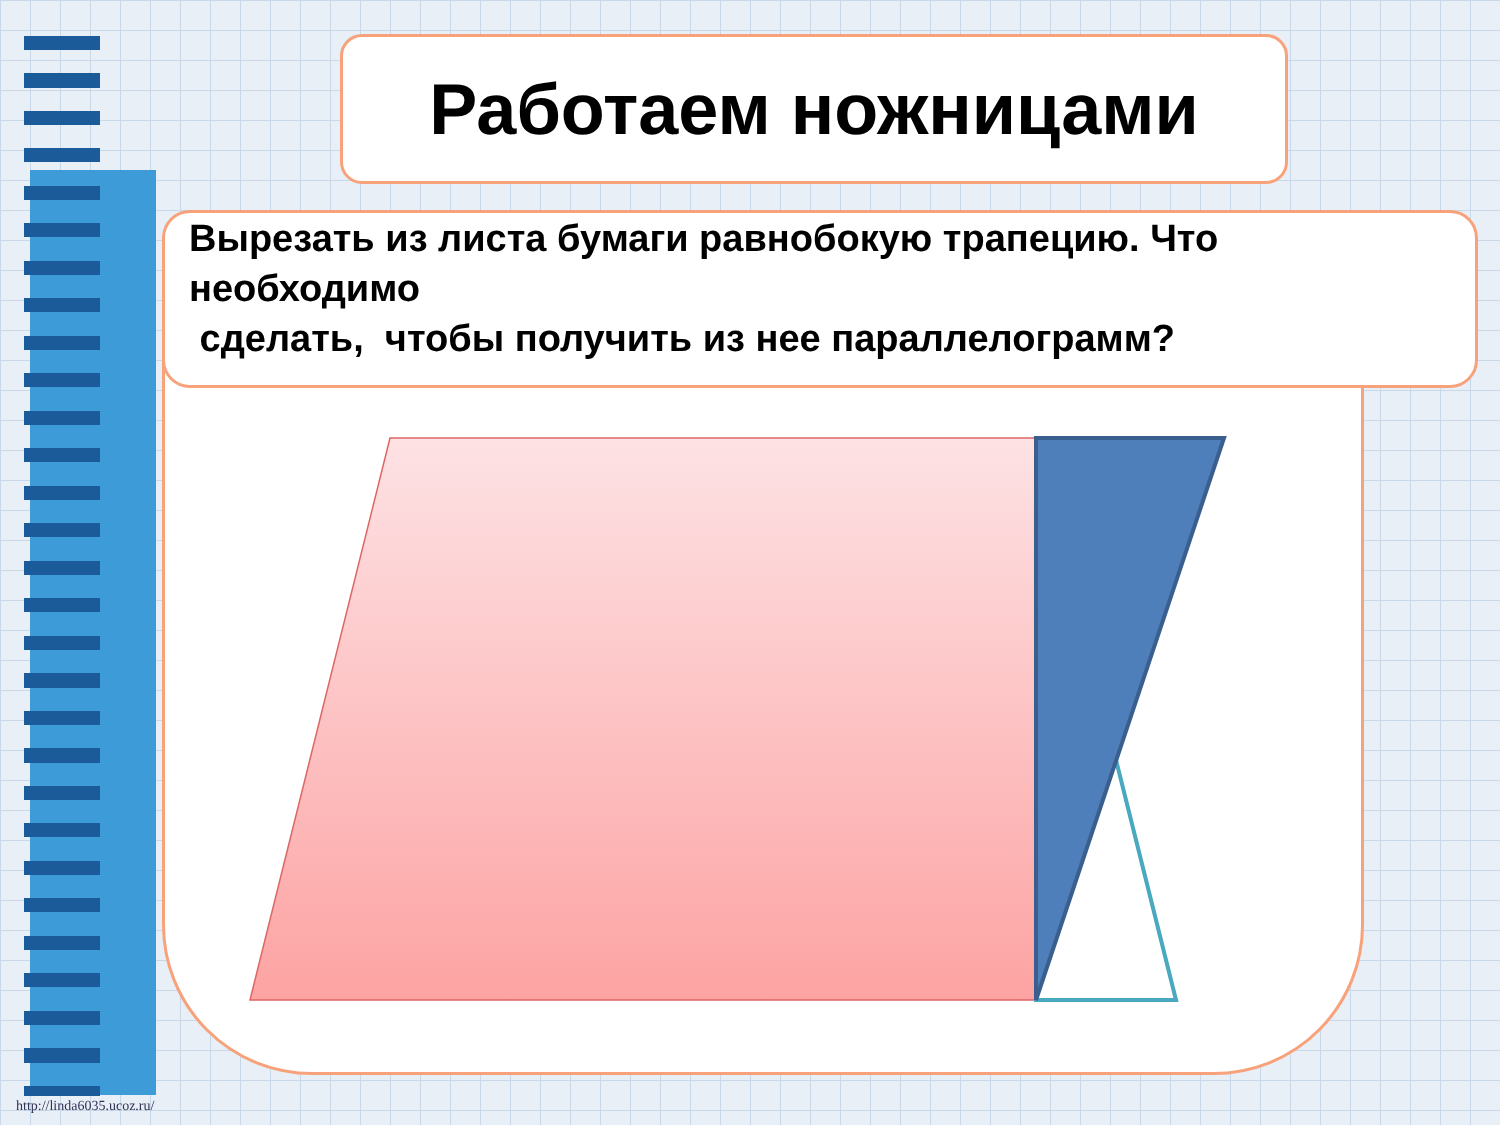Работаем ножницами
Вырезать из листа бумаги равнобокую трапецию. Что необходимо
сделать, чтобы получить из нее параллелограмм?
http://linda6035.ucoz.ru/